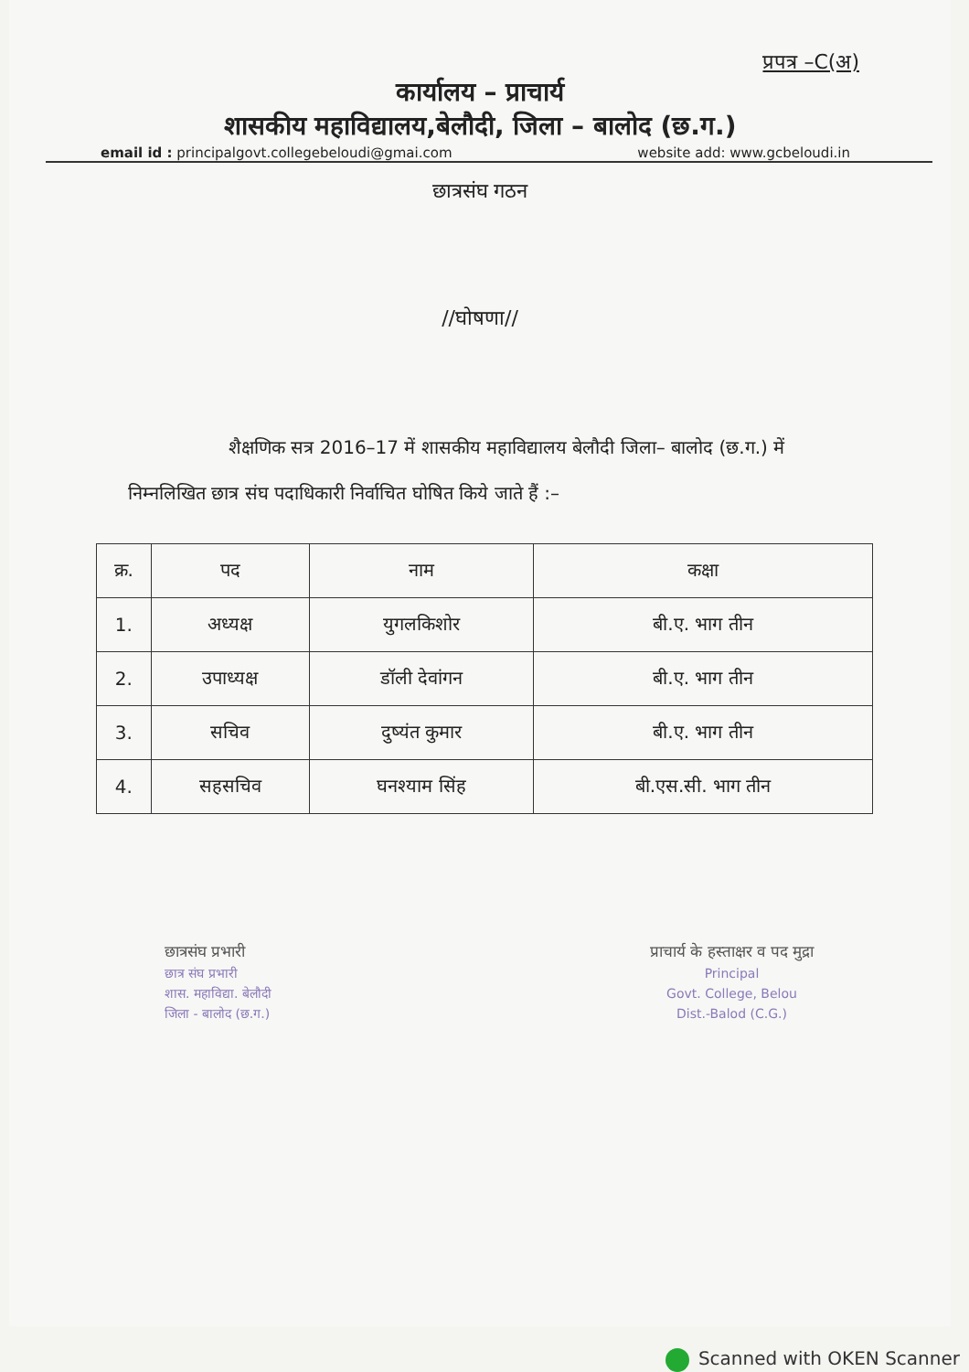प्रपत्र –C(अ)
कार्यालय – प्राचार्य
शासकीय महाविद्यालय,बेलौदी, जिला – बालोद (छ.ग.)
email id : principalgovt.collegebeloudi@gmai.com website add: www.gcbeloudi.in
छात्रसंघ गठन
//घोषणा//
शैक्षणिक सत्र 2016–17 में शासकीय महाविद्यालय बेलौदी जिला– बालोद (छ.ग.) में निम्नलिखित छात्र संघ पदाधिकारी निर्वाचित घोषित किये जाते हैं :–
| क्र. | पद | नाम | कक्षा |
| --- | --- | --- | --- |
| 1. | अध्यक्ष | युगलकिशोर | बी.ए. भाग तीन |
| 2. | उपाध्यक्ष | डॉली देवांगन | बी.ए. भाग तीन |
| 3. | सचिव | दुष्यंत कुमार | बी.ए. भाग तीन |
| 4. | सहसचिव | घनश्याम सिंह | बी.एस.सी. भाग तीन |
छात्रसंघ प्रभारी
छात्र संघ प्रभारी
शास. महाविद्या. बेलौदी
जिला - बालोद (छ.ग.)
प्राचार्य के हस्ताक्षर व पद मुद्रा
Principal
Govt. College, Belou
Dist.-Balod (C.G.)
Scanned with OKEN Scanner